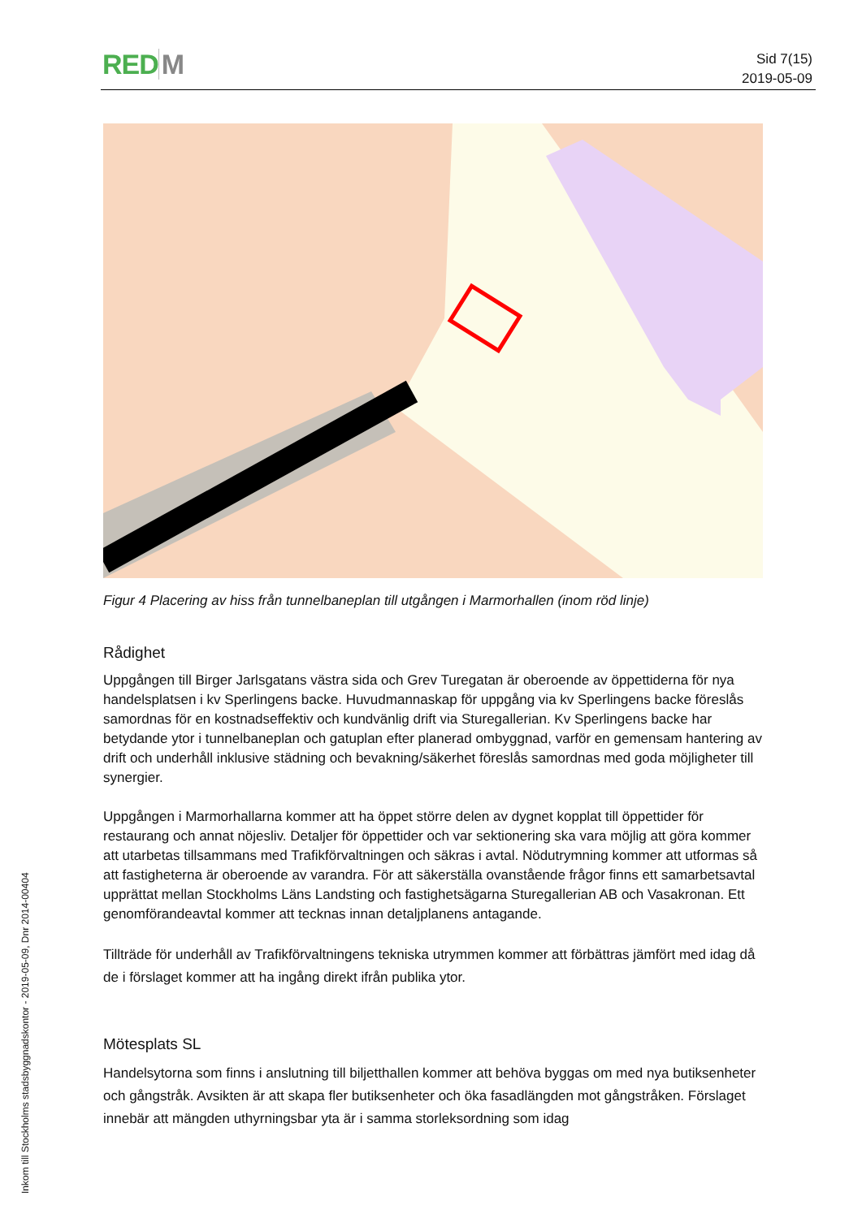RED M
Sid 7(15)
2019-05-09
Figur 4 Placering av hiss från tunnelbaneplan till utgången i Marmorhallen (inom röd linje)
Rådighet
Uppgången till Birger Jarlsgatans västra sida och Grev Turegatan är oberoende av öppettiderna för nya handelsplatsen i kv Sperlingens backe. Huvudmannaskap för uppgång via kv Sperlingens backe föreslås samordnas för en kostnadseffektiv och kundvänlig drift via Sturegallerian. Kv Sperlingens backe har betydande ytor i tunnelbaneplan och gatuplan efter planerad ombyggnad, varför en gemensam hantering av drift och underhåll inklusive städning och bevakning/säkerhet föreslås samordnas med goda möjligheter till synergier.
Uppgången i Marmorhallarna kommer att ha öppet större delen av dygnet kopplat till öppettider för restaurang och annat nöjesliv. Detaljer för öppettider och var sektionering ska vara möjlig att göra kommer att utarbetas tillsammans med Trafikförvaltningen och säkras i avtal. Nödutrymning kommer att utformas så att fastigheterna är oberoende av varandra. För att säkerställa ovanstående frågor finns ett samarbetsavtal upprättat mellan Stockholms Läns Landsting och fastighetsägarna Sturegallerian AB och Vasakronan. Ett genomförandeavtal kommer att tecknas innan detaljplanens antagande.
Tillträde för underhåll av Trafikförvaltningens tekniska utrymmen kommer att förbättras jämfört med idag då de i förslaget kommer att ha ingång direkt ifrån publika ytor.
Mötesplats SL
Handelsytorna som finns i anslutning till biljetthallen kommer att behöva byggas om med nya butiksenheter och gångstråk. Avsikten är att skapa fler butiksenheter och öka fasadlängden mot gångstråken. Förslaget innebär att mängden uthyrningsbar yta är i samma storleksordning som idag
Inkom till Stockholms stadsbyggnadskontor - 2019-05-09, Dnr 2014-00404